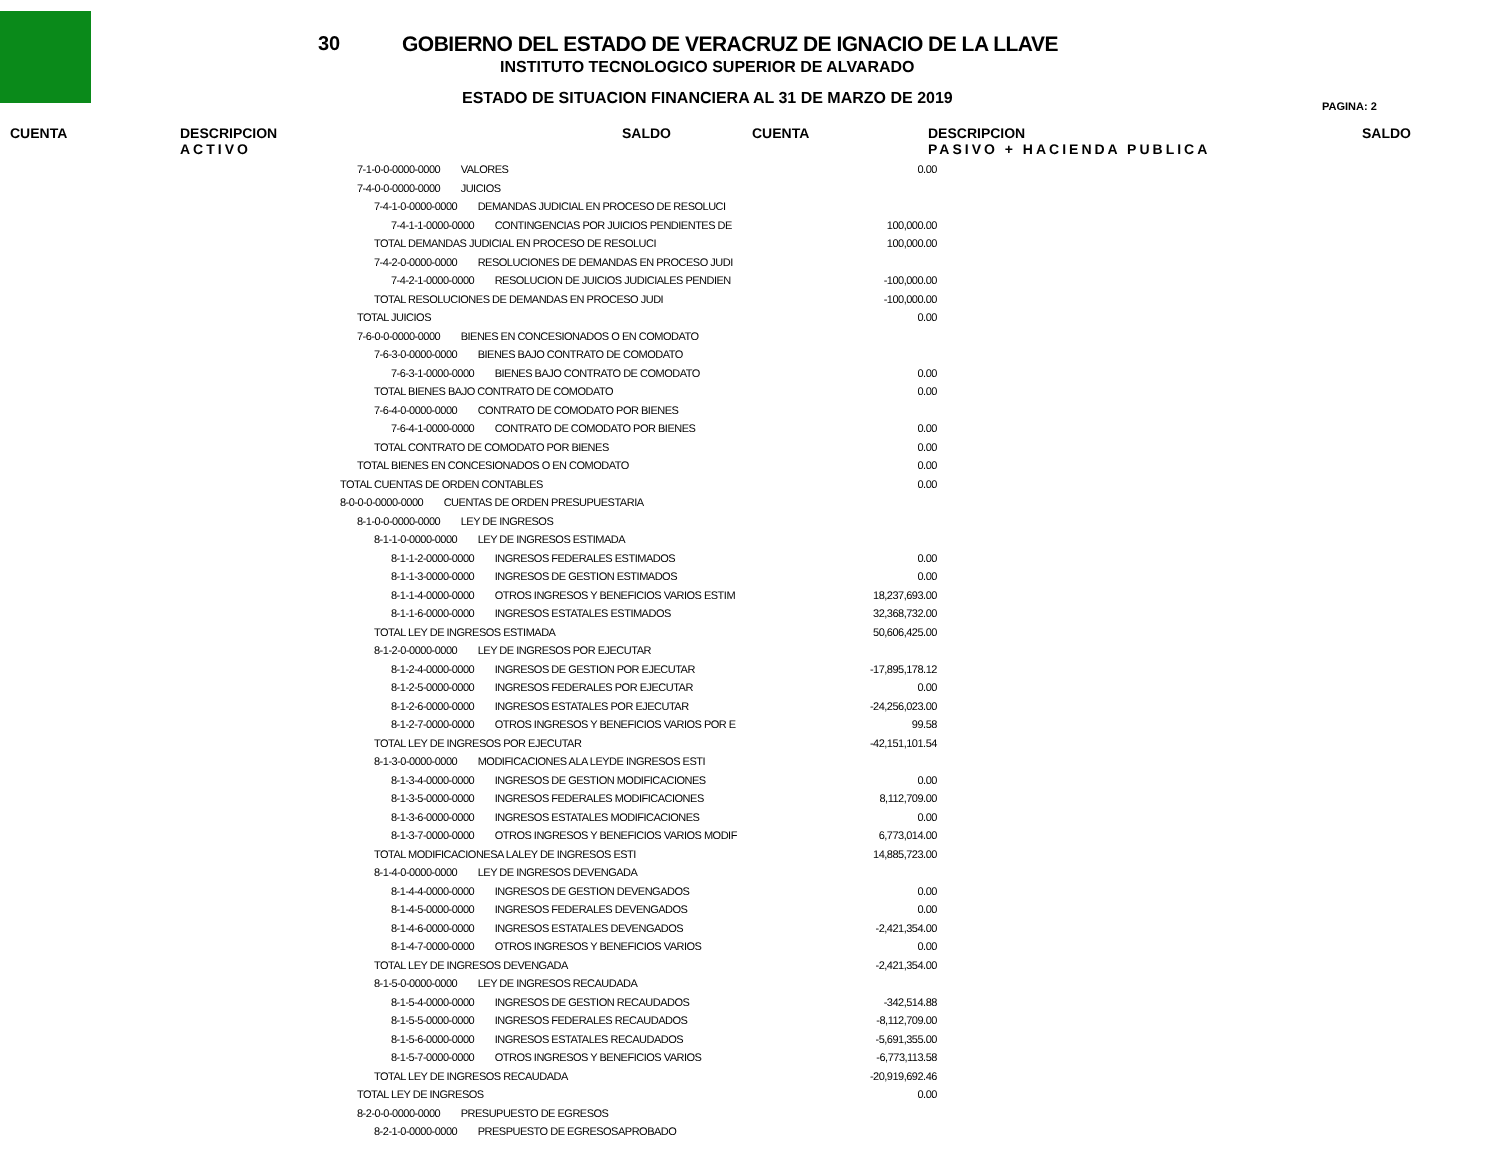30
GOBIERNO DEL ESTADO DE VERACRUZ DE IGNACIO DE LA LLAVE
INSTITUTO TECNOLOGICO SUPERIOR DE ALVARADO
ESTADO DE SITUACION FINANCIERA AL 31 DE MARZO DE 2019
PAGINA: 2
CUENTA DESCRIPCION
ACTIVO
SALDO CUENTA DESCRIPCION
PASIVO + HACIENDA PUBLICA
SALDO
| 7-1-0-0-0000-0000 VALORES | 0.00 |
| 7-4-0-0-0000-0000 JUICIOS | |
| 7-4-1-0-0000-0000 DEMANDAS JUDICIAL EN PROCESO DE RESOLUCI | |
| 7-4-1-1-0000-0000 CONTINGENCIAS POR JUICIOS PENDIENTES DE | 100,000.00 |
| TOTAL DEMANDAS JUDICIAL EN PROCESO DE RESOLUCI | 100,000.00 |
| 7-4-2-0-0000-0000 RESOLUCIONES DE DEMANDAS EN PROCESO JUDI | |
| 7-4-2-1-0000-0000 RESOLUCION DE JUICIOS JUDICIALES PENDIEN | -100,000.00 |
| TOTAL RESOLUCIONES DE DEMANDAS EN PROCESO JUDI | -100,000.00 |
| TOTAL JUICIOS | 0.00 |
| 7-6-0-0-0000-0000 BIENES EN CONCESIONADOS O EN COMODATO | |
| 7-6-3-0-0000-0000 BIENES BAJO CONTRATO DE COMODATO | |
| 7-6-3-1-0000-0000 BIENES BAJO CONTRATO DE COMODATO | 0.00 |
| TOTAL BIENES BAJO CONTRATO DE COMODATO | 0.00 |
| 7-6-4-0-0000-0000 CONTRATO DE COMODATO POR BIENES | |
| 7-6-4-1-0000-0000 CONTRATO DE COMODATO POR BIENES | 0.00 |
| TOTAL CONTRATO DE COMODATO POR BIENES | 0.00 |
| TOTAL BIENES EN CONCESIONADOS O EN COMODATO | 0.00 |
| TOTAL CUENTAS DE ORDEN CONTABLES | 0.00 |
| 8-0-0-0-0000-0000 CUENTAS DE ORDEN PRESUPUESTARIA | |
| 8-1-0-0-0000-0000 LEY DE INGRESOS | |
| 8-1-1-0-0000-0000 LEY DE INGRESOS ESTIMADA | |
| 8-1-1-2-0000-0000 INGRESOS FEDERALES ESTIMADOS | 0.00 |
| 8-1-1-3-0000-0000 INGRESOS DE GESTION ESTIMADOS | 0.00 |
| 8-1-1-4-0000-0000 OTROS INGRESOS Y BENEFICIOS VARIOS ESTIM | 18,237,693.00 |
| 8-1-1-6-0000-0000 INGRESOS ESTATALES ESTIMADOS | 32,368,732.00 |
| TOTAL LEY DE INGRESOS ESTIMADA | 50,606,425.00 |
| 8-1-2-0-0000-0000 LEY DE INGRESOS POR EJECUTAR | |
| 8-1-2-4-0000-0000 INGRESOS DE GESTION POR EJECUTAR | -17,895,178.12 |
| 8-1-2-5-0000-0000 INGRESOS FEDERALES POR EJECUTAR | 0.00 |
| 8-1-2-6-0000-0000 INGRESOS ESTATALES POR EJECUTAR | -24,256,023.00 |
| 8-1-2-7-0000-0000 OTROS INGRESOS Y BENEFICIOS VARIOS POR E | 99.58 |
| TOTAL LEY DE INGRESOS POR EJECUTAR | -42,151,101.54 |
| 8-1-3-0-0000-0000 MODIFICACIONES ALA LEYDE INGRESOS ESTI | |
| 8-1-3-4-0000-0000 INGRESOS DE GESTION MODIFICACIONES | 0.00 |
| 8-1-3-5-0000-0000 INGRESOS FEDERALES MODIFICACIONES | 8,112,709.00 |
| 8-1-3-6-0000-0000 INGRESOS ESTATALES MODIFICACIONES | 0.00 |
| 8-1-3-7-0000-0000 OTROS INGRESOS Y BENEFICIOS VARIOS MODIF | 6,773,014.00 |
| TOTAL MODIFICACIONESA LALEY DE INGRESOS ESTI | 14,885,723.00 |
| 8-1-4-0-0000-0000 LEY DE INGRESOS DEVENGADA | |
| 8-1-4-4-0000-0000 INGRESOS DE GESTION DEVENGADOS | 0.00 |
| 8-1-4-5-0000-0000 INGRESOS FEDERALES DEVENGADOS | 0.00 |
| 8-1-4-6-0000-0000 INGRESOS ESTATALES DEVENGADOS | -2,421,354.00 |
| 8-1-4-7-0000-0000 OTROS INGRESOS Y BENEFICIOS VARIOS | 0.00 |
| TOTAL LEY DE INGRESOS DEVENGADA | -2,421,354.00 |
| 8-1-5-0-0000-0000 LEY DE INGRESOS RECAUDADA | |
| 8-1-5-4-0000-0000 INGRESOS DE GESTION RECAUDADOS | -342,514.88 |
| 8-1-5-5-0000-0000 INGRESOS FEDERALES RECAUDADOS | -8,112,709.00 |
| 8-1-5-6-0000-0000 INGRESOS ESTATALES RECAUDADOS | -5,691,355.00 |
| 8-1-5-7-0000-0000 OTROS INGRESOS Y BENEFICIOS VARIOS | -6,773,113.58 |
| TOTAL LEY DE INGRESOS RECAUDADA | -20,919,692.46 |
| TOTAL LEY DE INGRESOS | 0.00 |
| 8-2-0-0-0000-0000 PRESUPUESTO DE EGRESOS | |
| 8-2-1-0-0000-0000 PRESPUESTO DE EGRESOSAPROBADO | |